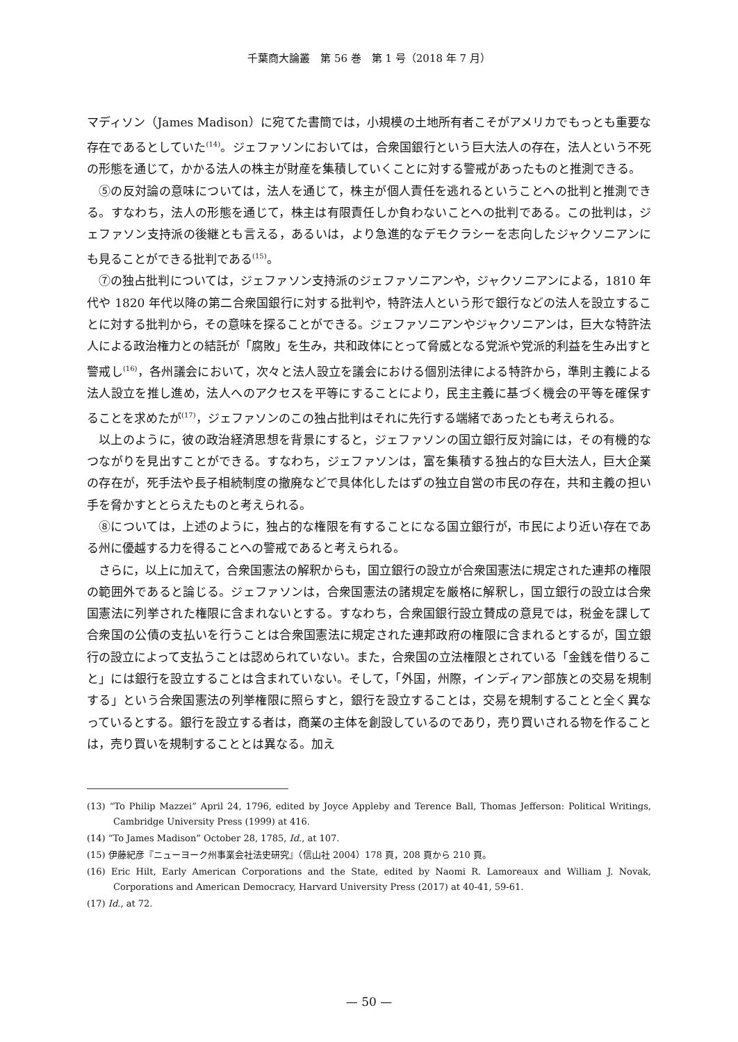千葉商大論叢　第 56 巻　第 1 号（2018 年 7 月）
マディソン（James Madison）に宛てた書簡では，小規模の土地所有者こそがアメリカでもっとも重要な存在であるとしていた<sup>(14)</sup>。ジェファソンにおいては，合衆国銀行という巨大法人の存在，法人という不死の形態を通じて，かかる法人の株主が財産を集積していくことに対する警戒があったものと推測できる。
⑤の反対論の意味については，法人を通じて，株主が個人責任を逃れるということへの批判と推測できる。すなわち，法人の形態を通じて，株主は有限責任しか負わないことへの批判である。この批判は，ジェファソン支持派の後継とも言える，あるいは，より急進的なデモクラシーを志向したジャクソニアンにも見ることができる批判である<sup>(15)</sup>。
⑦の独占批判については，ジェファソン支持派のジェファソニアンや，ジャクソニアンによる，1810 年代や 1820 年代以降の第二合衆国銀行に対する批判や，特許法人という形で銀行などの法人を設立することに対する批判から，その意味を探ることができる。ジェファソニアンやジャクソニアンは，巨大な特許法人による政治権力との結託が「腐敗」を生み，共和政体にとって脅威となる党派や党派的利益を生み出すと警戒し<sup>(16)</sup>，各州議会において，次々と法人設立を議会における個別法律による特許から，準則主義による法人設立を推し進め，法人へのアクセスを平等にすることにより，民主主義に基づく機会の平等を確保することを求めたが<sup>(17)</sup>，ジェファソンのこの独占批判はそれに先行する端緒であったとも考えられる。
以上のように，彼の政治経済思想を背景にすると，ジェファソンの国立銀行反対論には，その有機的なつながりを見出すことができる。すなわち，ジェファソンは，富を集積する独占的な巨大法人，巨大企業の存在が，死手法や長子相続制度の撤廃などで具体化したはずの独立自営の市民の存在，共和主義の担い手を脅かすととらえたものと考えられる。
⑧については，上述のように，独占的な権限を有することになる国立銀行が，市民により近い存在である州に優越する力を得ることへの警戒であると考えられる。
さらに，以上に加えて，合衆国憲法の解釈からも，国立銀行の設立が合衆国憲法に規定された連邦の権限の範囲外であると論じる。ジェファソンは，合衆国憲法の諸規定を厳格に解釈し，国立銀行の設立は合衆国憲法に列挙された権限に含まれないとする。すなわち，合衆国銀行設立賛成の意見では，税金を課して合衆国の公債の支払いを行うことは合衆国憲法に規定された連邦政府の権限に含まれるとするが，国立銀行の設立によって支払うことは認められていない。また，合衆国の立法権限とされている「金銭を借りること」には銀行を設立することは含まれていない。そして，「外国，州際，インディアン部族との交易を規制する」という合衆国憲法の列挙権限に照らすと，銀行を設立することは，交易を規制することと全く異なっているとする。銀行を設立する者は，商業の主体を創設しているのであり，売り買いされる物を作ることは，売り買いを規制することとは異なる。加え
(13) “To Philip Mazzei” April 24, 1796, edited by Joyce Appleby and Terence Ball, Thomas Jefferson: Political Writings, Cambridge University Press (1999) at 416.
(14) “To James Madison” October 28, 1785, Id., at 107.
(15) 伊藤紀彦『ニューヨーク州事業会社法史研究』（信山社 2004）178 頁，208 頁から 210 頁。
(16) Eric Hilt, Early American Corporations and the State, edited by Naomi R. Lamoreaux and William J. Novak, Corporations and American Democracy, Harvard University Press (2017) at 40-41, 59-61.
(17) Id., at 72.
— 50 —